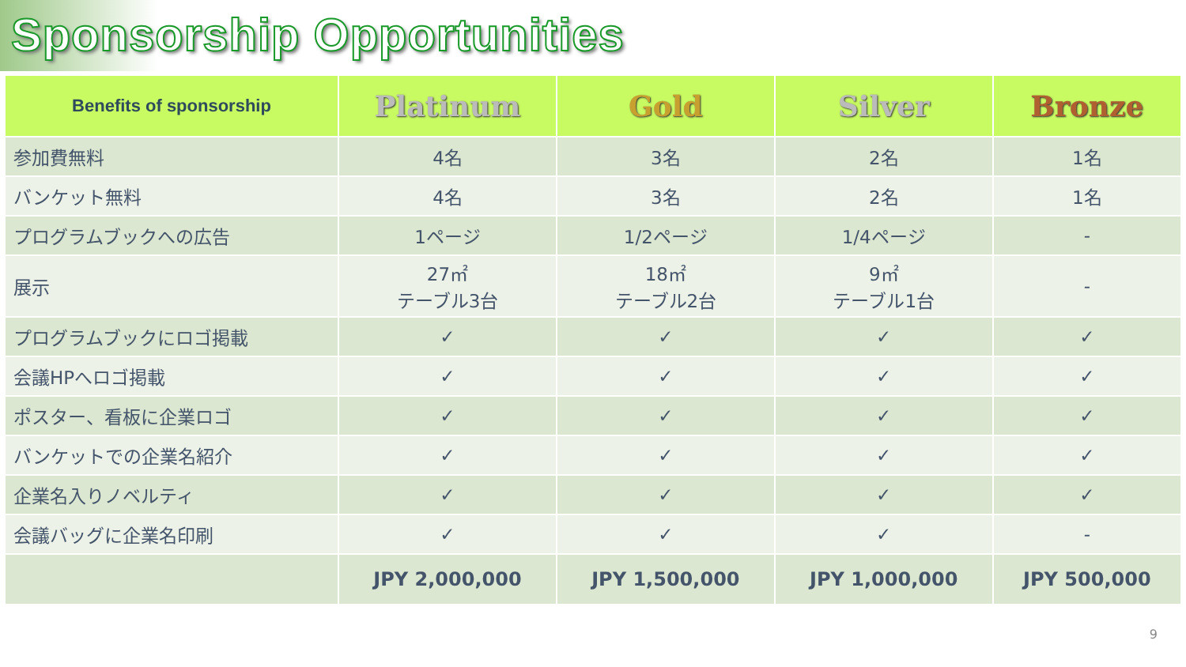Sponsorship Opportunities
| Benefits of sponsorship | Platinum | Gold | Silver | Bronze |
| --- | --- | --- | --- | --- |
| 参加費無料 | 4名 | 3名 | 2名 | 1名 |
| バンケット無料 | 4名 | 3名 | 2名 | 1名 |
| プログラムブックへの広告 | 1ページ | 1/2ページ | 1/4ページ | - |
| 展示 | 27㎡ テーブル3台 | 18㎡ テーブル2台 | 9㎡ テーブル1台 | - |
| プログラムブックにロゴ掲載 | ✓ | ✓ | ✓ | ✓ |
| 会議HPへロゴ掲載 | ✓ | ✓ | ✓ | ✓ |
| ポスター、看板に企業ロゴ | ✓ | ✓ | ✓ | ✓ |
| バンケットでの企業名紹介 | ✓ | ✓ | ✓ | ✓ |
| 企業名入りノベルティ | ✓ | ✓ | ✓ | ✓ |
| 会議バッグに企業名印刷 | ✓ | ✓ | ✓ | - |
| | JPY 2,000,000 | JPY 1,500,000 | JPY 1,000,000 | JPY 500,000 |
9